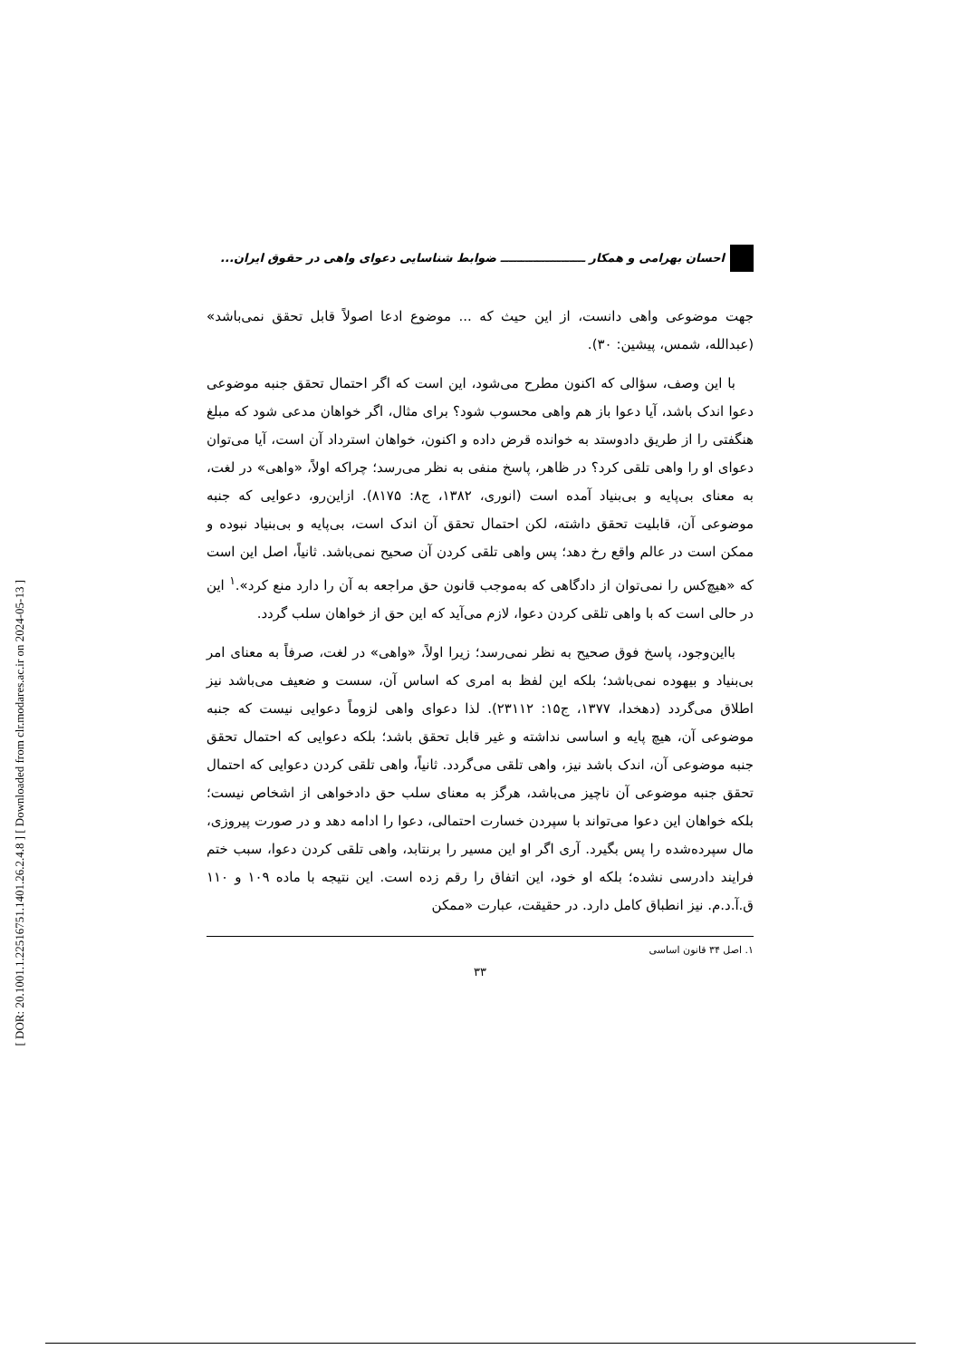[ DOR: 20.1001.1.22516751.1401.26.2.4.8 ] [ Downloaded from clr.modares.ac.ir on 2024-05-13 ]
احسان بهرامی و همکار ـــــــــــــــــــــ ضوابط شناسایی دعوای واهی در حقوق ایران...
جهت موضوعی واهی دانست، از این حیث که ... موضوع ادعا اصولاً قابل تحقق نمی‌باشد» (عبدالله، شمس، پیشین: ۳۰).
با این وصف، سؤالی که اکنون مطرح می‌شود، این است که اگر احتمال تحقق جنبه موضوعی دعوا اندک باشد، آیا دعوا باز هم واهی محسوب شود؟ برای مثال، اگر خواهان مدعی شود که مبلغ هنگفتی را از طریق دادوستد به خوانده قرض داده و اکنون، خواهان استرداد آن است، آیا می‌توان دعوای او را واهی تلقی کرد؟ در ظاهر، پاسخ منفی به نظر می‌رسد؛ چراکه اولاً، «واهی» در لغت، به معنای بی‌پایه و بی‌بنیاد آمده است (انوری، ۱۳۸۲، ج۸: ۸۱۷۵). ازاین‌رو، دعوایی که جنبه موضوعی آن، قابلیت تحقق داشته، لکن احتمال تحقق آن اندک است، بی‌پایه و بی‌بنیاد نبوده و ممکن است در عالم واقع رخ دهد؛ پس واهی تلقی کردن آن صحیح نمی‌باشد. ثانیاً، اصل این است که «هیچ‌کس را نمی‌توان از دادگاهی که به‌موجب قانون حق مراجعه به آن را دارد منع کرد».<sup>۱</sup> این در حالی است که با واهی تلقی کردن دعوا، لازم می‌آید که این حق از خواهان سلب گردد.
بااین‌وجود، پاسخ فوق صحیح به نظر نمی‌رسد؛ زیرا اولاً، «واهی» در لغت، صرفاً به معنای امر بی‌بنیاد و بیهوده نمی‌باشد؛ بلکه این لفظ به امری که اساس آن، سست و ضعیف می‌باشد نیز اطلاق می‌گردد (دهخدا، ۱۳۷۷، ج۱۵: ۲۳۱۱۲). لذا دعوای واهی لزوماً دعوایی نیست که جنبه موضوعی آن، هیچ پایه و اساسی نداشته و غیر قابل تحقق باشد؛ بلکه دعوایی که احتمال تحقق جنبه موضوعی آن، اندک باشد نیز، واهی تلقی می‌گردد. ثانیاً، واهی تلقی کردن دعوایی که احتمال تحقق جنبه موضوعی آن ناچیز می‌باشد، هرگز به معنای سلب حق دادخواهی از اشخاص نیست؛ بلکه خواهان این دعوا می‌تواند با سپردن خسارت احتمالی، دعوا را ادامه دهد و در صورت پیروزی، مال سپرده‌شده را پس بگیرد. آری اگر او این مسیر را برنتابد، واهی تلقی کردن دعوا، سبب ختم فرایند دادرسی نشده؛ بلکه او خود، این اتفاق را رقم زده است. این نتیجه با ماده ۱۰۹ و ۱۱۰ ق.آ.د.م. نیز انطباق کامل دارد. در حقیقت، عبارت «ممکن
۱. اصل ۳۴ قانون اساسی
۳۳